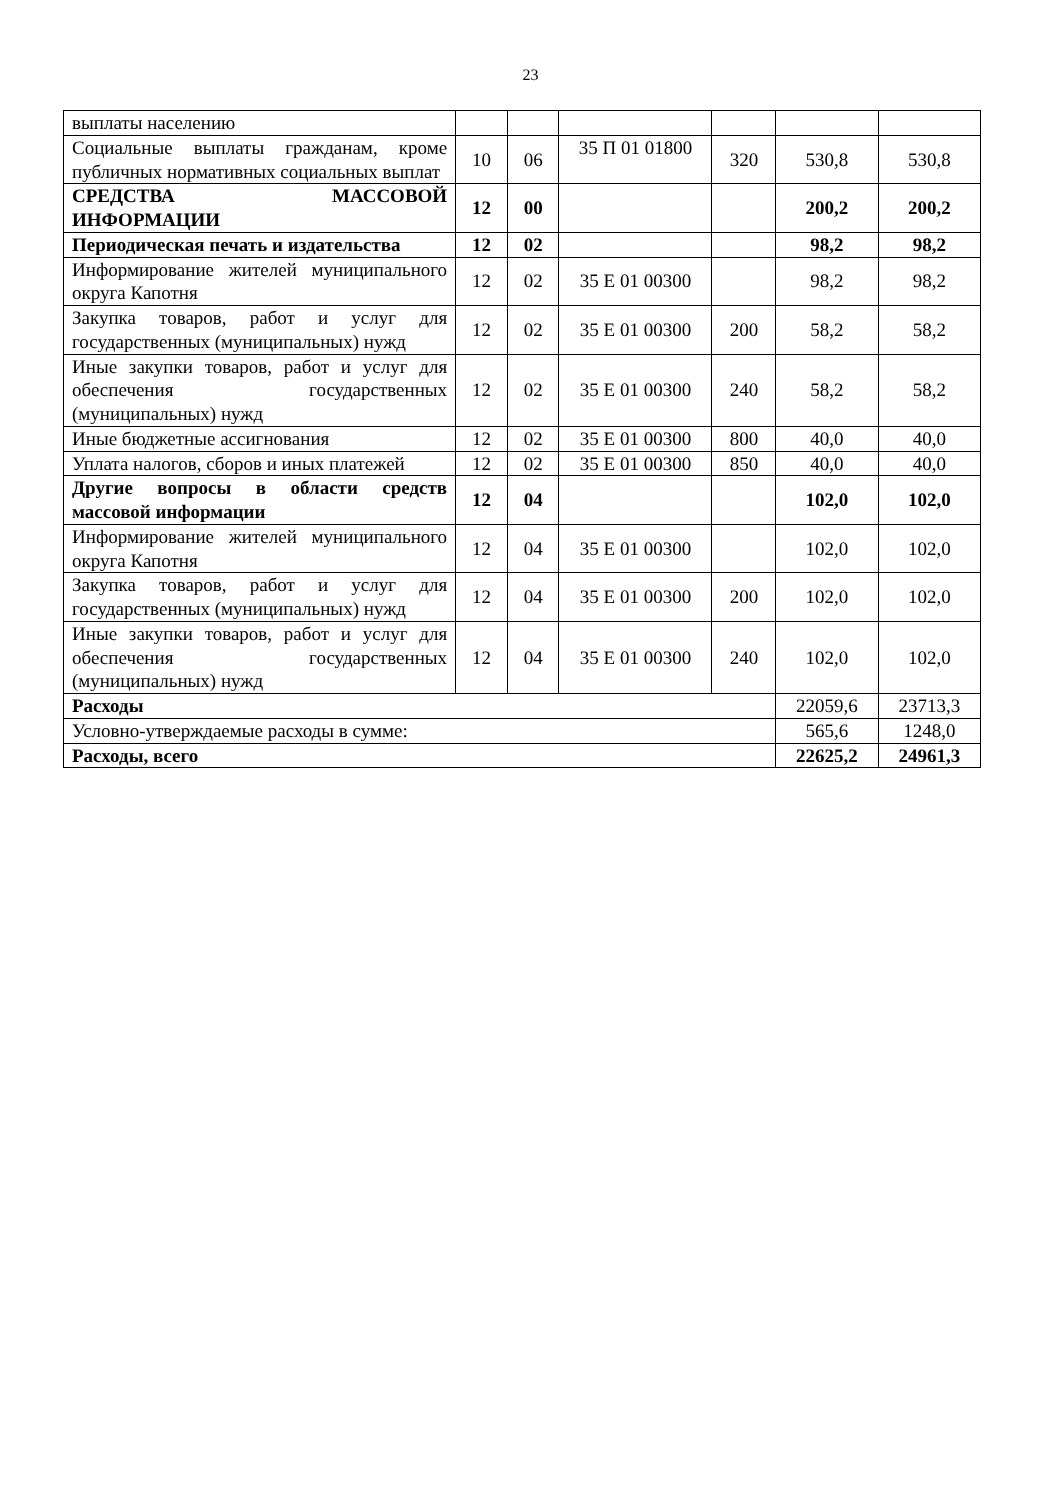23
| выплаты населению | | | | | | |
| Социальные выплаты гражданам, кроме публичных нормативных социальных выплат | 10 | 06 | 35 П 01 01800 | 320 | 530,8 | 530,8 |
| СРЕДСТВА МАССОВОЙ ИНФОРМАЦИИ | 12 | 00 | | | 200,2 | 200,2 |
| Периодическая печать и издательства | 12 | 02 | | | 98,2 | 98,2 |
| Информирование жителей муниципального округа Капотня | 12 | 02 | 35 Е 01 00300 | | 98,2 | 98,2 |
| Закупка товаров, работ и услуг для государственных (муниципальных) нужд | 12 | 02 | 35 Е 01 00300 | 200 | 58,2 | 58,2 |
| Иные закупки товаров, работ и услуг для обеспечения государственных (муниципальных) нужд | 12 | 02 | 35 Е 01 00300 | 240 | 58,2 | 58,2 |
| Иные бюджетные ассигнования | 12 | 02 | 35 Е 01 00300 | 800 | 40,0 | 40,0 |
| Уплата налогов, сборов и иных платежей | 12 | 02 | 35 Е 01 00300 | 850 | 40,0 | 40,0 |
| Другие вопросы в области средств массовой информации | 12 | 04 | | | 102,0 | 102,0 |
| Информирование жителей муниципального округа Капотня | 12 | 04 | 35 Е 01 00300 | | 102,0 | 102,0 |
| Закупка товаров, работ и услуг для государственных (муниципальных) нужд | 12 | 04 | 35 Е 01 00300 | 200 | 102,0 | 102,0 |
| Иные закупки товаров, работ и услуг для обеспечения государственных (муниципальных) нужд | 12 | 04 | 35 Е 01 00300 | 240 | 102,0 | 102,0 |
| Расходы | | | | | 22059,6 | 23713,3 |
| Условно-утверждаемые расходы в сумме: | | | | | 565,6 | 1248,0 |
| Расходы, всего | | | | | 22625,2 | 24961,3 |